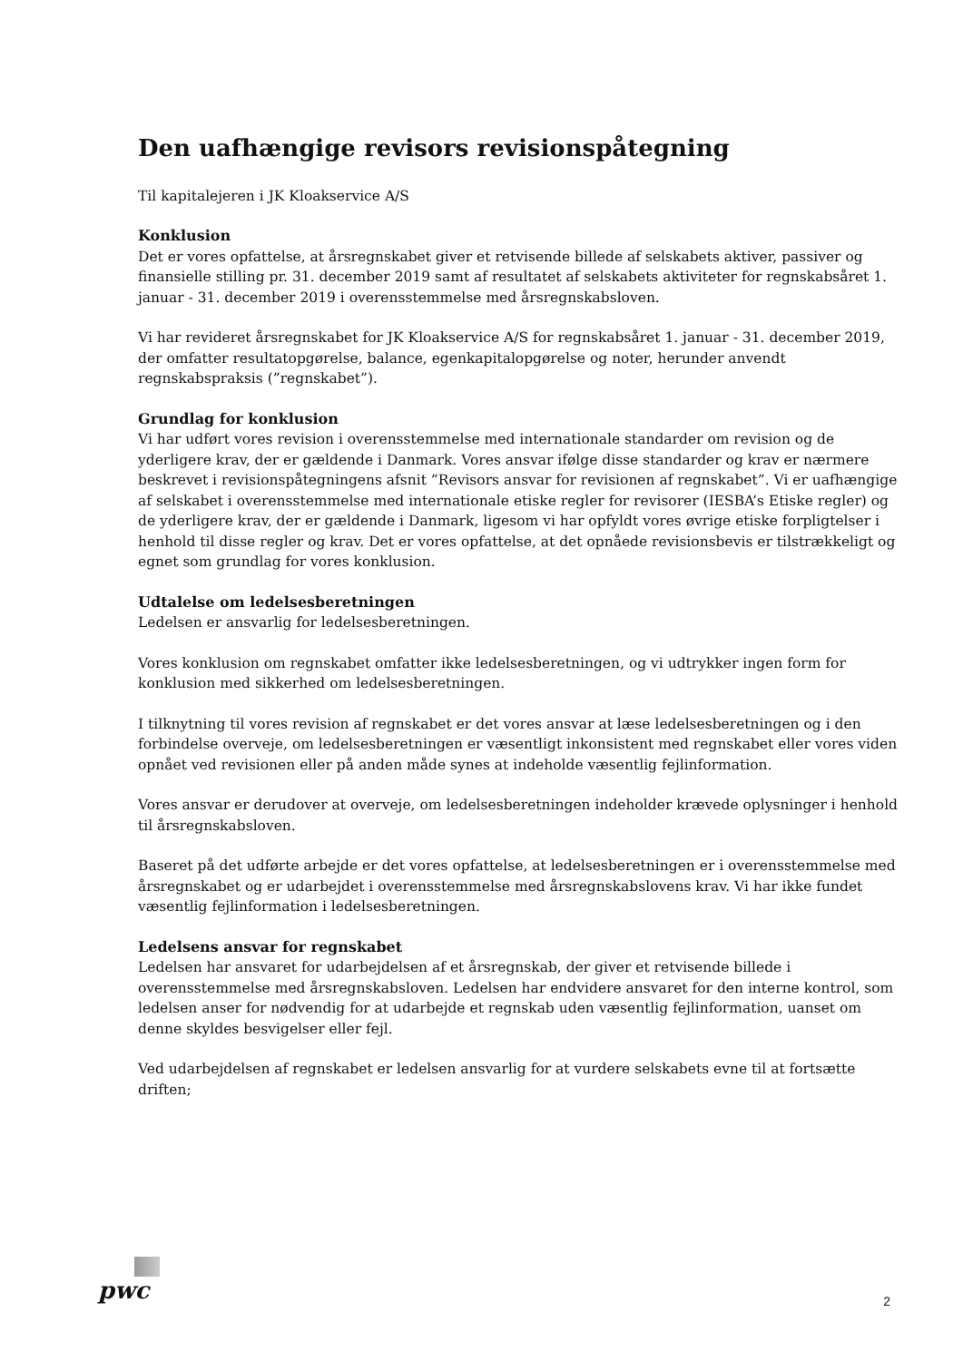Den uafhængige revisors revisionspåtegning
Til kapitalejeren i JK Kloakservice A/S
Konklusion
Det er vores opfattelse, at årsregnskabet giver et retvisende billede af selskabets aktiver, passiver og finansielle stilling pr. 31. december 2019 samt af resultatet af selskabets aktiviteter for regnskabsåret 1. januar - 31. december 2019 i overensstemmelse med årsregnskabsloven.
Vi har revideret årsregnskabet for JK Kloakservice A/S for regnskabsåret 1. januar - 31. december 2019, der omfatter resultatopgørelse, balance, egenkapitalopgørelse og noter, herunder anvendt regnskabspraksis (”regnskabet”).
Grundlag for konklusion
Vi har udført vores revision i overensstemmelse med internationale standarder om revision og de yderligere krav, der er gældende i Danmark. Vores ansvar ifølge disse standarder og krav er nærmere beskrevet i revisionspåtegningens afsnit ”Revisors ansvar for revisionen af regnskabet”. Vi er uafhængige af selskabet i overensstemmelse med internationale etiske regler for revisorer (IESBA’s Etiske regler) og de yderligere krav, der er gældende i Danmark, ligesom vi har opfyldt vores øvrige etiske forpligtelser i henhold til disse regler og krav. Det er vores opfattelse, at det opnåede revisionsbevis er tilstrækkeligt og egnet som grundlag for vores konklusion.
Udtalelse om ledelsesberetningen
Ledelsen er ansvarlig for ledelsesberetningen.
Vores konklusion om regnskabet omfatter ikke ledelsesberetningen, og vi udtrykker ingen form for konklusion med sikkerhed om ledelsesberetningen.
I tilknytning til vores revision af regnskabet er det vores ansvar at læse ledelsesberetningen og i den forbindelse overveje, om ledelsesberetningen er væsentligt inkonsistent med regnskabet eller vores viden opnået ved revisionen eller på anden måde synes at indeholde væsentlig fejlinformation.
Vores ansvar er derudover at overveje, om ledelsesberetningen indeholder krævede oplysninger i henhold til årsregnskabsloven.
Baseret på det udførte arbejde er det vores opfattelse, at ledelsesberetningen er i overensstemmelse med årsregnskabet og er udarbejdet i overensstemmelse med årsregnskabslovens krav. Vi har ikke fundet væsentlig fejlinformation i ledelsesberetningen.
Ledelsens ansvar for regnskabet
Ledelsen har ansvaret for udarbejdelsen af et årsregnskab, der giver et retvisende billede i overensstemmelse med årsregnskabsloven. Ledelsen har endvidere ansvaret for den interne kontrol, som ledelsen anser for nødvendig for at udarbejde et regnskab uden væsentlig fejlinformation, uanset om denne skyldes besvigelser eller fejl.
Ved udarbejdelsen af regnskabet er ledelsen ansvarlig for at vurdere selskabets evne til at fortsætte driften;
pwc
2